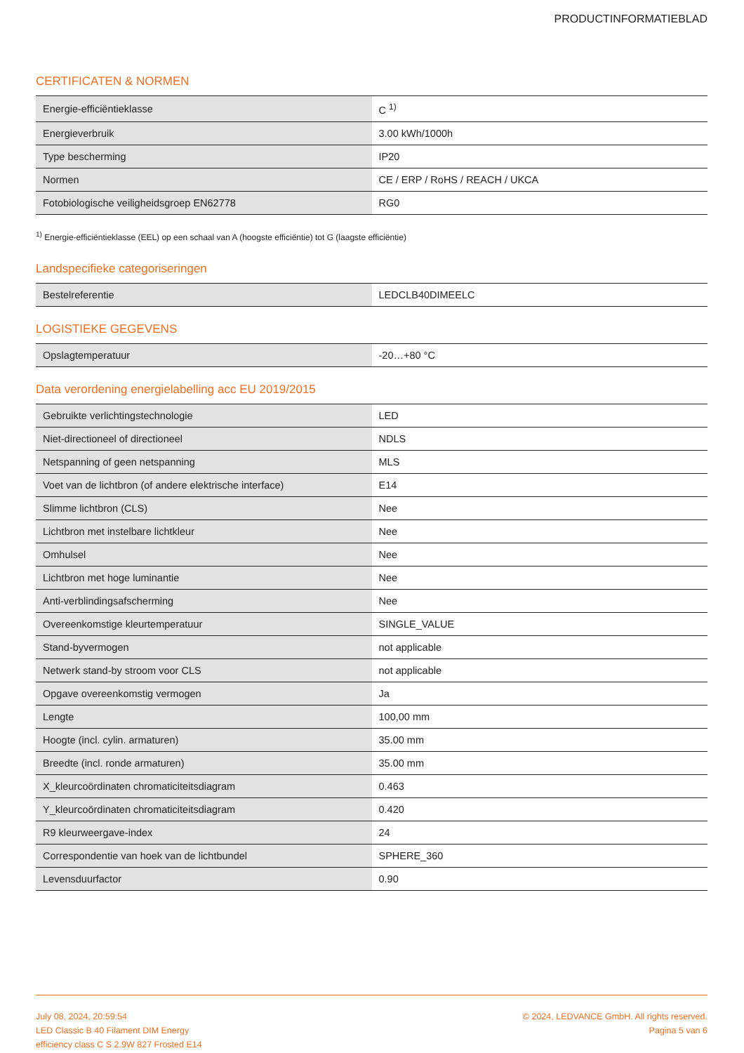PRODUCTINFORMATIEBLAD
CERTIFICATEN & NORMEN
| Energie-efficiëntieklasse | C <sup>1)</sup> |
| Energieverbruik | 3.00 kWh/1000h |
| Type bescherming | IP20 |
| Normen | CE / ERP / RoHS / REACH / UKCA |
| Fotobiologische veiligheidsgroep EN62778 | RG0 |
<sup>1)</sup> Energie-efficiëntieklasse (EEL) op een schaal van A (hoogste efficiëntie) tot G (laagste efficiëntie)
Landspecifieke categoriseringen
| Bestelreferentie | LEDCLB40DIMEELC |
LOGISTIEKE GEGEVENS
| Opslagtemperatuur | -20…+80 °C |
Data verordening energielabelling acc EU 2019/2015
| Gebruikte verlichtingstechnologie | LED |
| Niet-directioneel of directioneel | NDLS |
| Netspanning of geen netspanning | MLS |
| Voet van de lichtbron (of andere elektrische interface) | E14 |
| Slimme lichtbron (CLS) | Nee |
| Lichtbron met instelbare lichtkleur | Nee |
| Omhulsel | Nee |
| Lichtbron met hoge luminantie | Nee |
| Anti-verblindingsafscherming | Nee |
| Overeenkomstige kleurtemperatuur | SINGLE_VALUE |
| Stand-byvermogen | not applicable |
| Netwerk stand-by stroom voor CLS | not applicable |
| Opgave overeenkomstig vermogen | Ja |
| Lengte | 100,00 mm |
| Hoogte (incl. cylin. armaturen) | 35.00 mm |
| Breedte (incl. ronde armaturen) | 35.00 mm |
| X_kleurcoördinaten chromaticiteitsdiagram | 0.463 |
| Y_kleurcoördinaten chromaticiteitsdiagram | 0.420 |
| R9 kleurweergave-index | 24 |
| Correspondentie van hoek van de lichtbundel | SPHERE_360 |
| Levensduurfactor | 0.90 |
July 08, 2024, 20:59:54
LED Classic B 40 Filament DIM Energy
efficiency class C S 2.9W 827 Frosted E14
© 2024, LEDVANCE GmbH. All rights reserved.
Pagina 5 van 6